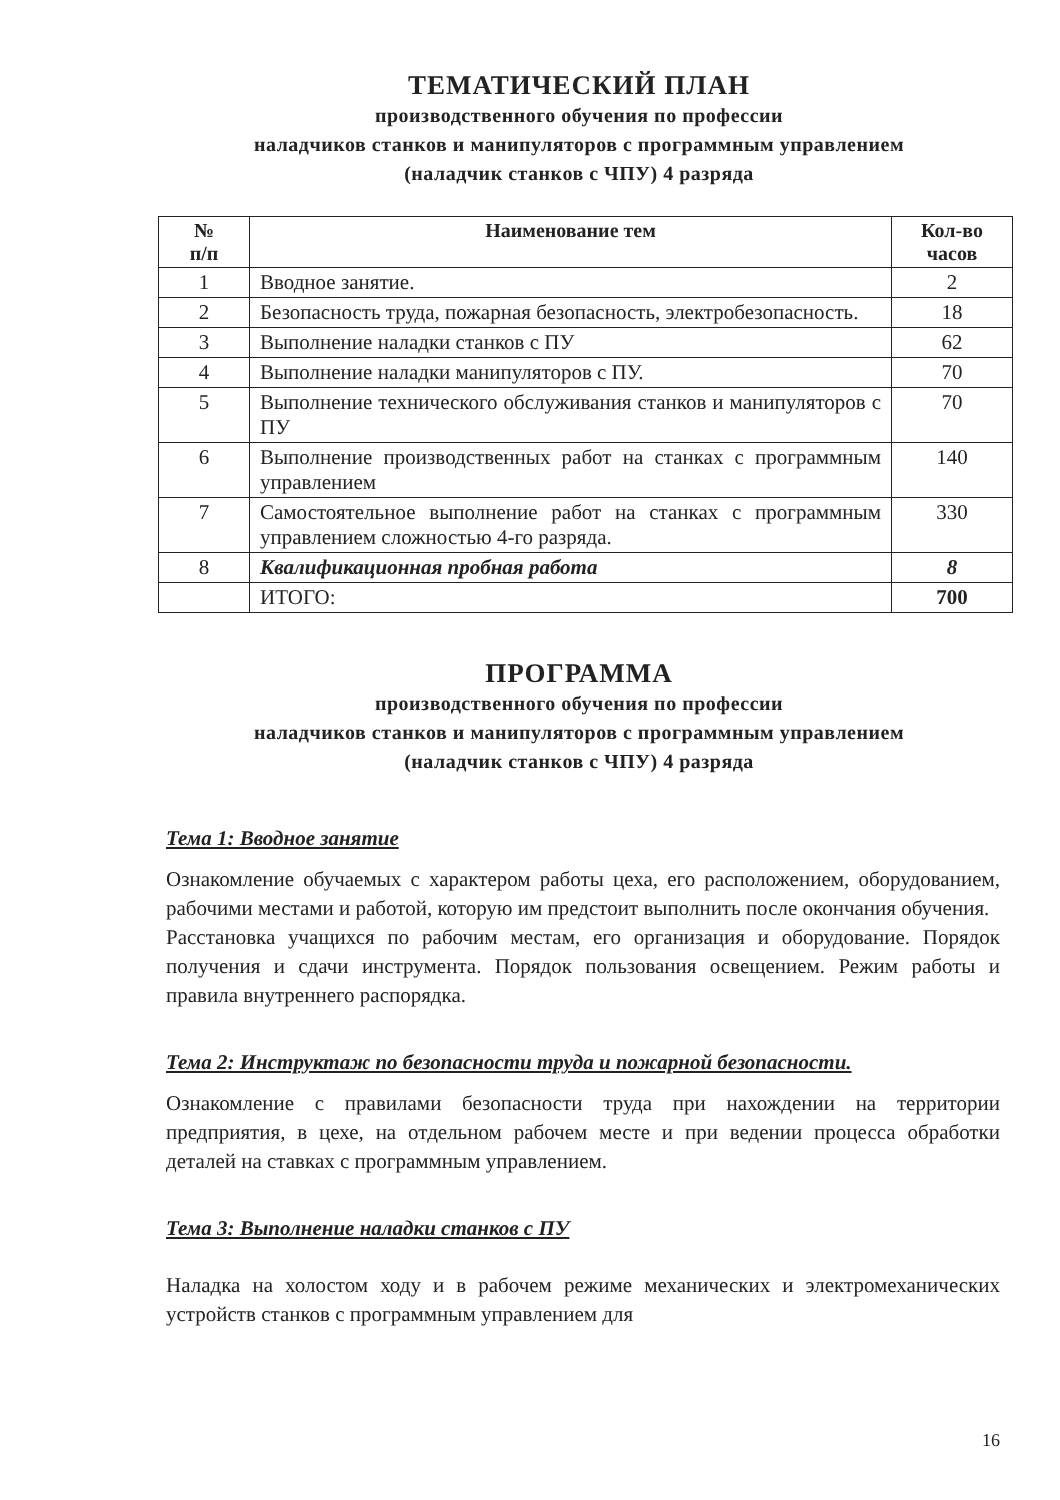ТЕМАТИЧЕСКИЙ ПЛАН
производственного обучения по профессии
наладчиков станков и манипуляторов с программным управлением
(наладчик станков с ЧПУ) 4 разряда
| № п/п | Наименование тем | Кол-во часов |
| --- | --- | --- |
| 1 | Вводное занятие. | 2 |
| 2 | Безопасность труда, пожарная безопасность, электробезопасность. | 18 |
| 3 | Выполнение наладки станков с ПУ | 62 |
| 4 | Выполнение наладки манипуляторов с ПУ. | 70 |
| 5 | Выполнение технического обслуживания станков и манипуляторов с ПУ | 70 |
| 6 | Выполнение производственных работ на станках с программным управлением | 140 |
| 7 | Самостоятельное выполнение работ на станках с программным управлением сложностью 4-го разряда. | 330 |
| 8 | Квалификационная пробная работа | 8 |
| | ИТОГО: | 700 |
ПРОГРАММА
производственного обучения по профессии
наладчиков станков и манипуляторов с программным управлением
(наладчик станков с ЧПУ) 4 разряда
Тема 1: Вводное занятие
Ознакомление обучаемых с характером работы цеха, его расположением, оборудованием, рабочими местами и работой, которую им предстоит выполнить после окончания обучения.
Расстановка учащихся по рабочим местам, его организация и оборудование. Порядок получения и сдачи инструмента. Порядок пользования освещением. Режим работы и правила внутреннего распорядка.
Тема 2: Инструктаж по безопасности труда и пожарной безопасности.
Ознакомление с правилами безопасности труда при нахождении на территории предприятия, в цехе, на отдельном рабочем месте и при ведении процесса обработки деталей на ставках с программным управлением.
Тема 3: Выполнение наладки станков с ПУ
Наладка на холостом ходу и в рабочем режиме механических и электромеханических устройств станков с программным управлением для
16